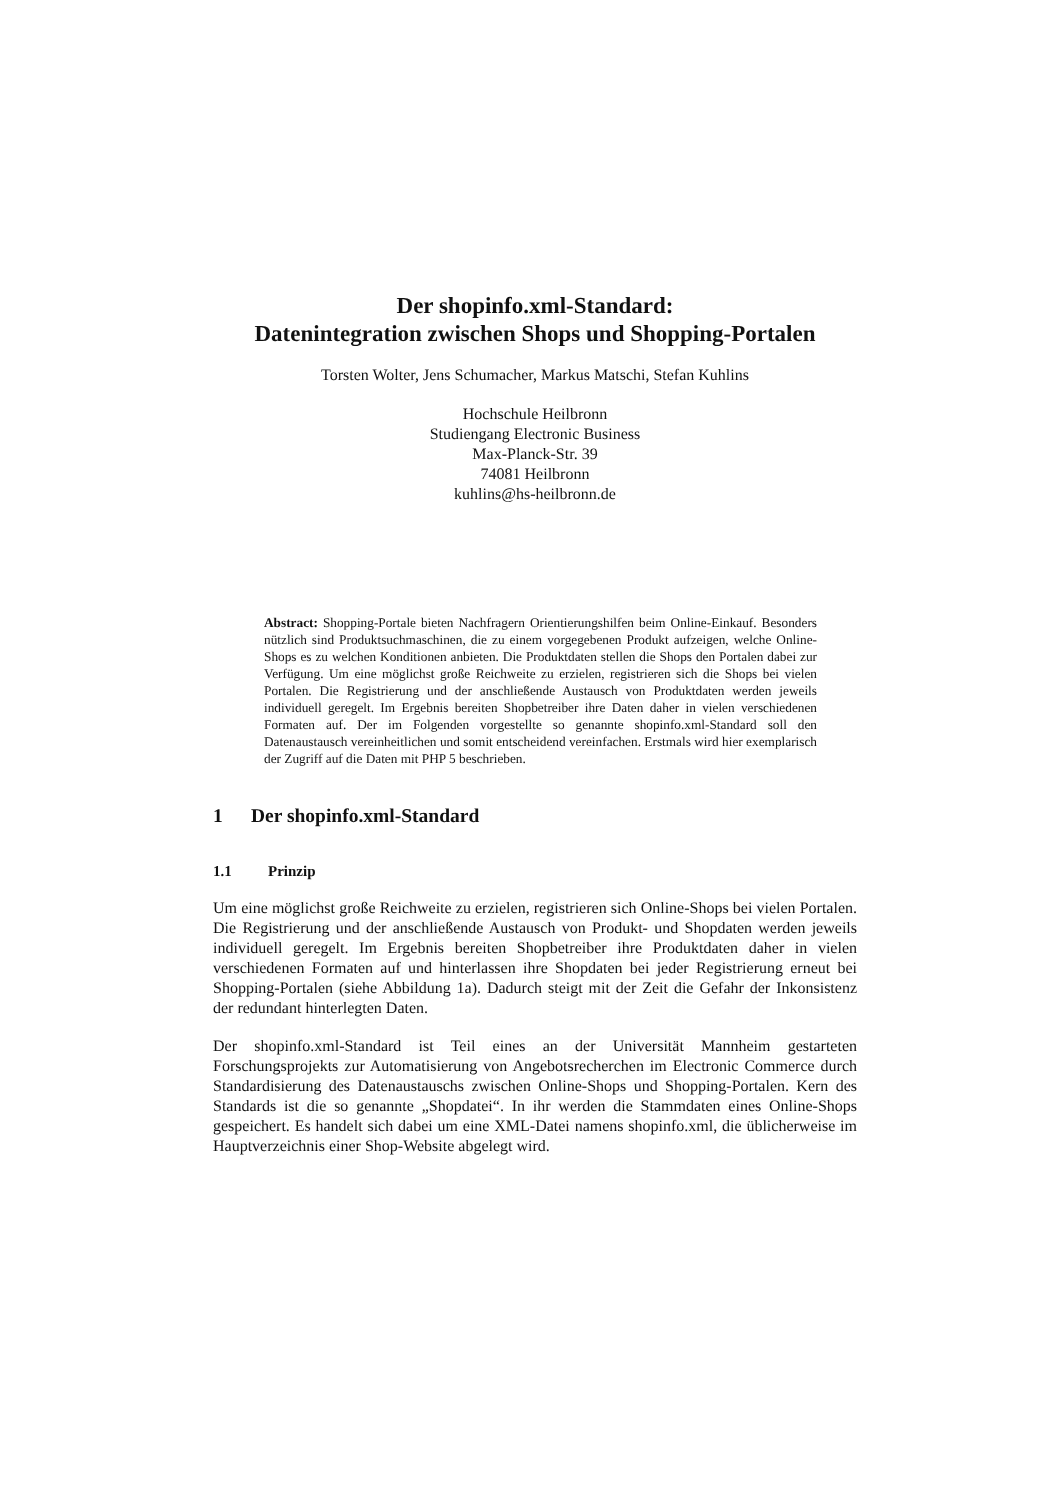Der shopinfo.xml-Standard:
Datenintegration zwischen Shops und Shopping-Portalen
Torsten Wolter, Jens Schumacher, Markus Matschi, Stefan Kuhlins
Hochschule Heilbronn
Studiengang Electronic Business
Max-Planck-Str. 39
74081 Heilbronn
kuhlins@hs-heilbronn.de
Abstract: Shopping-Portale bieten Nachfragern Orientierungshilfen beim Online-Einkauf. Besonders nützlich sind Produktsuchmaschinen, die zu einem vorgegebenen Produkt aufzeigen, welche Online-Shops es zu welchen Konditionen anbieten. Die Produktdaten stellen die Shops den Portalen dabei zur Verfügung. Um eine möglichst große Reichweite zu erzielen, registrieren sich die Shops bei vielen Portalen. Die Registrierung und der anschließende Austausch von Produktdaten werden jeweils individuell geregelt. Im Ergebnis bereiten Shopbetreiber ihre Daten daher in vielen verschiedenen Formaten auf. Der im Folgenden vorgestellte so genannte shopinfo.xml-Standard soll den Datenaustausch vereinheitlichen und somit entscheidend vereinfachen. Erstmals wird hier exemplarisch der Zugriff auf die Daten mit PHP 5 beschrieben.
1 Der shopinfo.xml-Standard
1.1 Prinzip
Um eine möglichst große Reichweite zu erzielen, registrieren sich Online-Shops bei vielen Portalen. Die Registrierung und der anschließende Austausch von Produkt- und Shopdaten werden jeweils individuell geregelt. Im Ergebnis bereiten Shopbetreiber ihre Produktdaten daher in vielen verschiedenen Formaten auf und hinterlassen ihre Shopdaten bei jeder Registrierung erneut bei Shopping-Portalen (siehe Abbildung 1a). Dadurch steigt mit der Zeit die Gefahr der Inkonsistenz der redundant hinterlegten Daten.
Der shopinfo.xml-Standard ist Teil eines an der Universität Mannheim gestarteten Forschungsprojekts zur Automatisierung von Angebotsrecherchen im Electronic Commerce durch Standardisierung des Datenaustauschs zwischen Online-Shops und Shopping-Portalen. Kern des Standards ist die so genannte „Shopdatei“. In ihr werden die Stammdaten eines Online-Shops gespeichert. Es handelt sich dabei um eine XML-Datei namens shopinfo.xml, die üblicherweise im Hauptverzeichnis einer Shop-Website abgelegt wird.